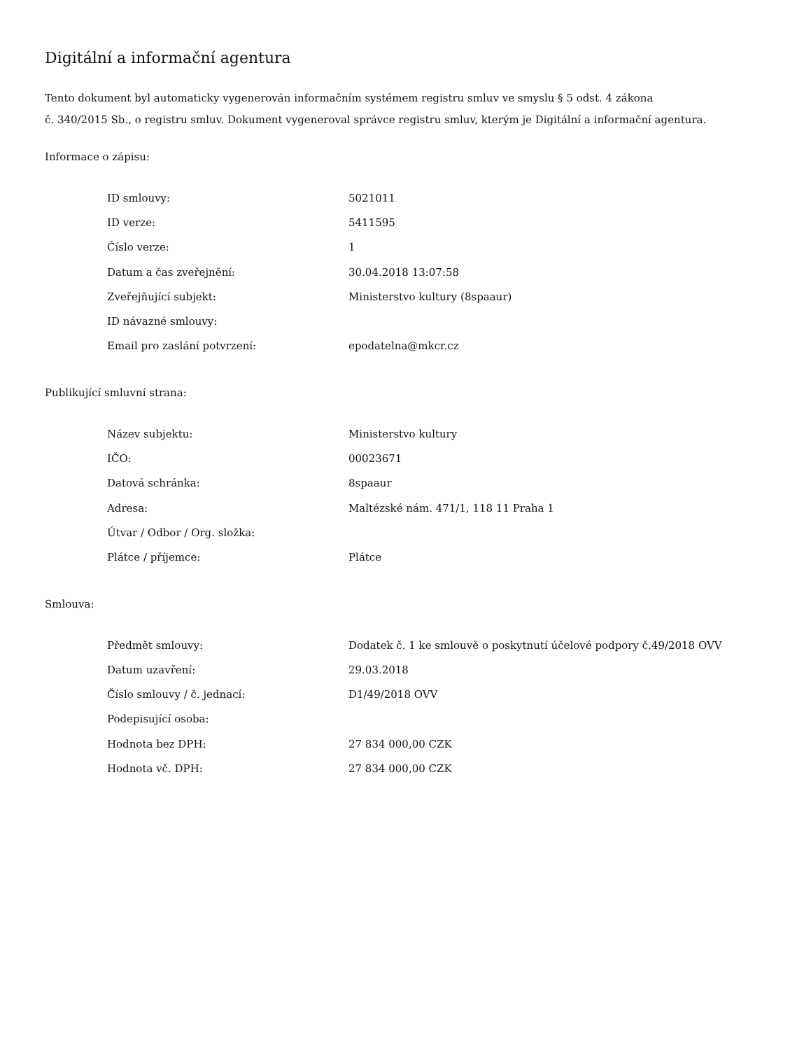Digitální a informační agentura
Tento dokument byl automaticky vygenerován informačním systémem registru smluv ve smyslu § 5 odst. 4 zákona
č. 340/2015 Sb., o registru smluv. Dokument vygeneroval správce registru smluv, kterým je Digitální a informační agentura.
Informace o zápisu:
| ID smlouvy: | 5021011 |
| ID verze: | 5411595 |
| Číslo verze: | 1 |
| Datum a čas zveřejnění: | 30.04.2018 13:07:58 |
| Zveřejňující subjekt: | Ministerstvo kultury (8spaaur) |
| ID návazné smlouvy: | |
| Email pro zaslání potvrzení: | epodatelna@mkcr.cz |
Publikující smluvní strana:
| Název subjektu: | Ministerstvo kultury |
| IČO: | 00023671 |
| Datová schránka: | 8spaaur |
| Adresa: | Maltézské nám. 471/1, 118 11 Praha 1 |
| Útvar / Odbor / Org. složka: | |
| Plátce / příjemce: | Plátce |
Smlouva:
| Předmět smlouvy: | Dodatek č. 1 ke smlouvě o poskytnutí účelové podpory č.49/2018 OVV |
| Datum uzavření: | 29.03.2018 |
| Číslo smlouvy / č. jednací: | D1/49/2018 OVV |
| Podepisující osoba: | |
| Hodnota bez DPH: | 27 834 000,00 CZK |
| Hodnota vč. DPH: | 27 834 000,00 CZK |